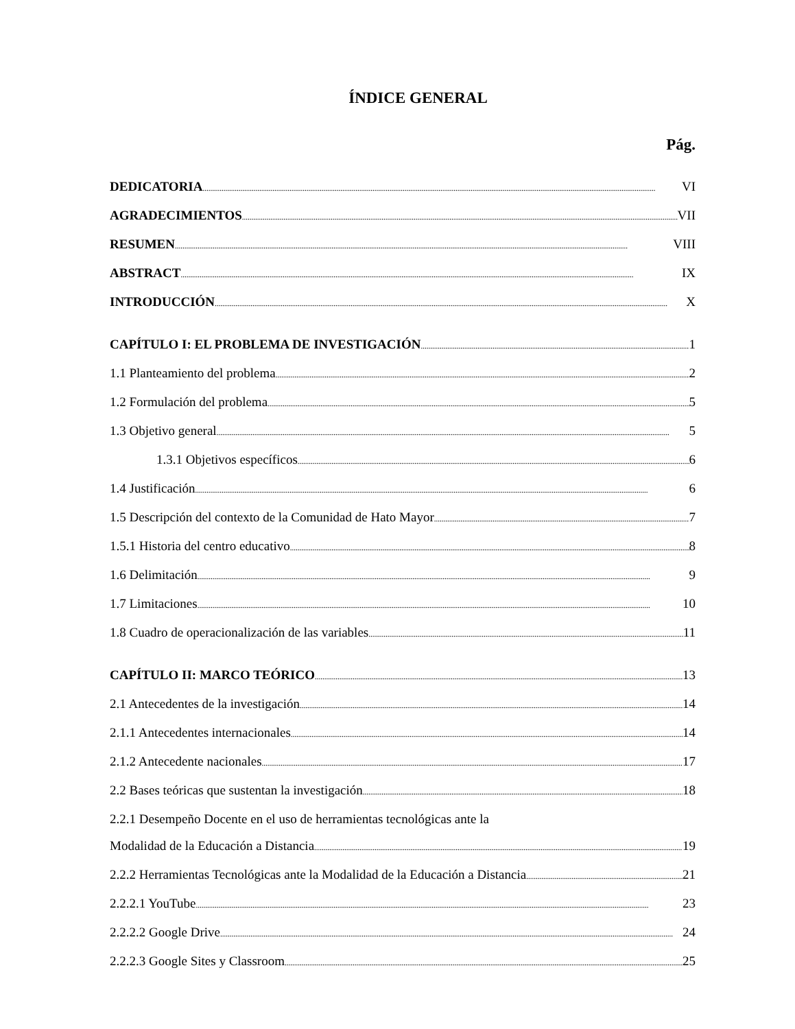ÍNDICE GENERAL
Pág.
DEDICATORIA VI
AGRADECIMIENTOS VII
RESUMEN VIII
ABSTRACT IX
INTRODUCCIÓN X
CAPÍTULO I: EL PROBLEMA DE INVESTIGACIÓN 1
1.1 Planteamiento del problema 2
1.2 Formulación del problema 5
1.3 Objetivo general 5
1.3.1 Objetivos específicos 6
1.4 Justificación 6
1.5 Descripción del contexto de la Comunidad de Hato Mayor 7
1.5.1 Historia del centro educativo 8
1.6 Delimitación 9
1.7 Limitaciones 10
1.8 Cuadro de operacionalización de las variables 11
CAPÍTULO II: MARCO TEÓRICO 13
2.1 Antecedentes de la investigación 14
2.1.1 Antecedentes internacionales 14
2.1.2 Antecedente nacionales 17
2.2 Bases teóricas que sustentan la investigación 18
2.2.1 Desempeño Docente en el uso de herramientas tecnológicas ante la
Modalidad de la Educación a Distancia 19
2.2.2 Herramientas Tecnológicas ante la Modalidad de la Educación a Distancia 21
2.2.2.1 YouTube 23
2.2.2.2 Google Drive 24
2.2.2.3 Google Sites y Classroom 25